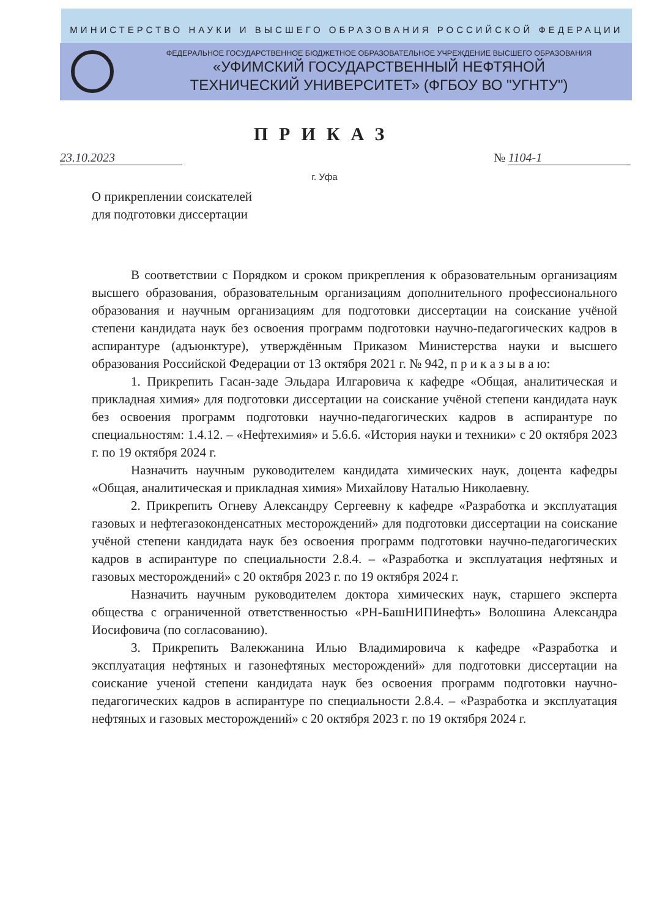МИНИСТЕРСТВО НАУКИ И ВЫСШЕГО ОБРАЗОВАНИЯ РОССИЙСКОЙ ФЕДЕРАЦИИ
ФЕДЕРАЛЬНОЕ ГОСУДАРСТВЕННОЕ БЮДЖЕТНОЕ ОБРАЗОВАТЕЛЬНОЕ УЧРЕЖДЕНИЕ ВЫСШЕГО ОБРАЗОВАНИЯ
«УФИМСКИЙ ГОСУДАРСТВЕННЫЙ НЕФТЯНОЙ
ТЕХНИЧЕСКИЙ УНИВЕРСИТЕТ» (ФГБОУ ВО "УГНТУ")
ПРИКАЗ
23.10.2023 № 1104-1
г. Уфа
О прикреплении соискателей
для подготовки диссертации
В соответствии с Порядком и сроком прикрепления к образовательным организациям высшего образования, образовательным организациям дополнительного профессионального образования и научным организациям для подготовки диссертации на соискание учёной степени кандидата наук без освоения программ подготовки научно-педагогических кадров в аспирантуре (адъюнктуре), утверждённым Приказом Министерства науки и высшего образования Российской Федерации от 13 октября 2021 г. № 942, п р и к а з ы в а ю:
1. Прикрепить Гасан-заде Эльдара Илгаровича к кафедре «Общая, аналитическая и прикладная химия» для подготовки диссертации на соискание учёной степени кандидата наук без освоения программ подготовки научно-педагогических кадров в аспирантуре по специальностям: 1.4.12. – «Нефтехимия» и 5.6.6. «История науки и техники» с 20 октября 2023 г. по 19 октября 2024 г.
Назначить научным руководителем кандидата химических наук, доцента кафедры «Общая, аналитическая и прикладная химия» Михайлову Наталью Николаевну.
2. Прикрепить Огневу Александру Сергеевну к кафедре «Разработка и эксплуатация газовых и нефтегазоконденсатных месторождений» для подготовки диссертации на соискание учёной степени кандидата наук без освоения программ подготовки научно-педагогических кадров в аспирантуре по специальности 2.8.4. – «Разработка и эксплуатация нефтяных и газовых месторождений» с 20 октября 2023 г. по 19 октября 2024 г.
Назначить научным руководителем доктора химических наук, старшего эксперта общества с ограниченной ответственностью «РН-БашНИПИнефть» Волошина Александра Иосифовича (по согласованию).
3. Прикрепить Валекжанина Илью Владимировича к кафедре «Разработка и эксплуатация нефтяных и газонефтяных месторождений» для подготовки диссертации на соискание ученой степени кандидата наук без освоения программ подготовки научно-педагогических кадров в аспирантуре по специальности 2.8.4. – «Разработка и эксплуатация нефтяных и газовых месторождений» с 20 октября 2023 г. по 19 октября 2024 г.